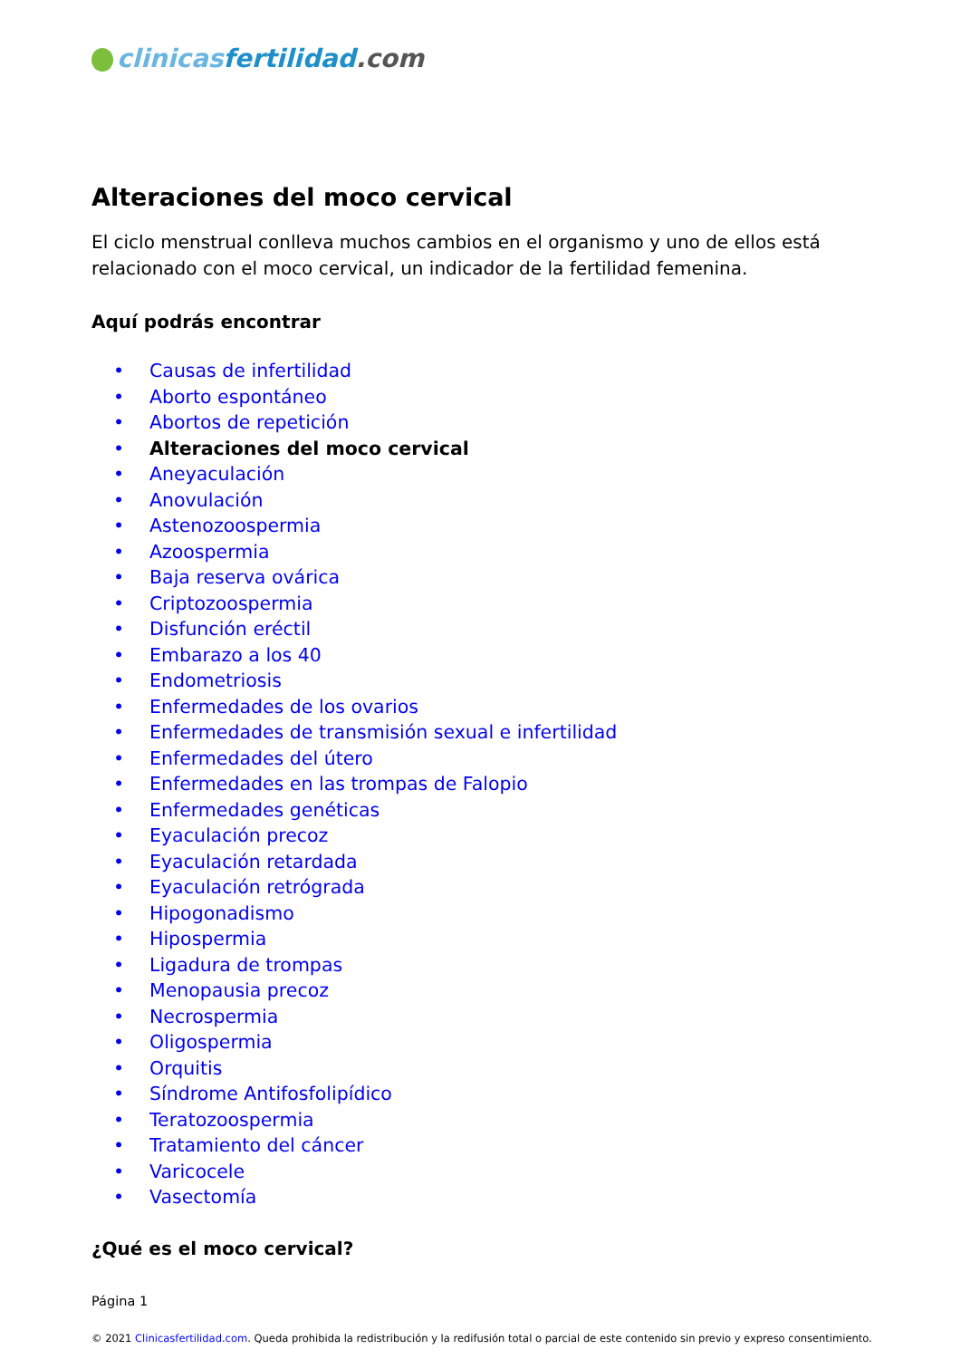clinicas fertilidad.com
Alteraciones del moco cervical
El ciclo menstrual conlleva muchos cambios en el organismo y uno de ellos está relacionado con el moco cervical, un indicador de la fertilidad femenina.
Aquí podrás encontrar
• Causas de infertilidad
• Aborto espontáneo
• Abortos de repetición
• Alteraciones del moco cervical
• Aneyaculación
• Anovulación
• Astenozoospermia
• Azoospermia
• Baja reserva ovárica
• Criptozoospermia
• Disfunción eréctil
• Embarazo a los 40
• Endometriosis
• Enfermedades de los ovarios
• Enfermedades de transmisión sexual e infertilidad
• Enfermedades del útero
• Enfermedades en las trompas de Falopio
• Enfermedades genéticas
• Eyaculación precoz
• Eyaculación retardada
• Eyaculación retrógrada
• Hipogonadismo
• Hipospermia
• Ligadura de trompas
• Menopausia precoz
• Necrospermia
• Oligospermia
• Orquitis
• Síndrome Antifosfolipídico
• Teratozoospermia
• Tratamiento del cáncer
• Varicocele
• Vasectomía
¿Qué es el moco cervical?
Página 1
© 2021 Clinicasfertilidad.com. Queda prohibida la redistribución y la redifusión total o parcial de este contenido sin previo y expreso consentimiento.